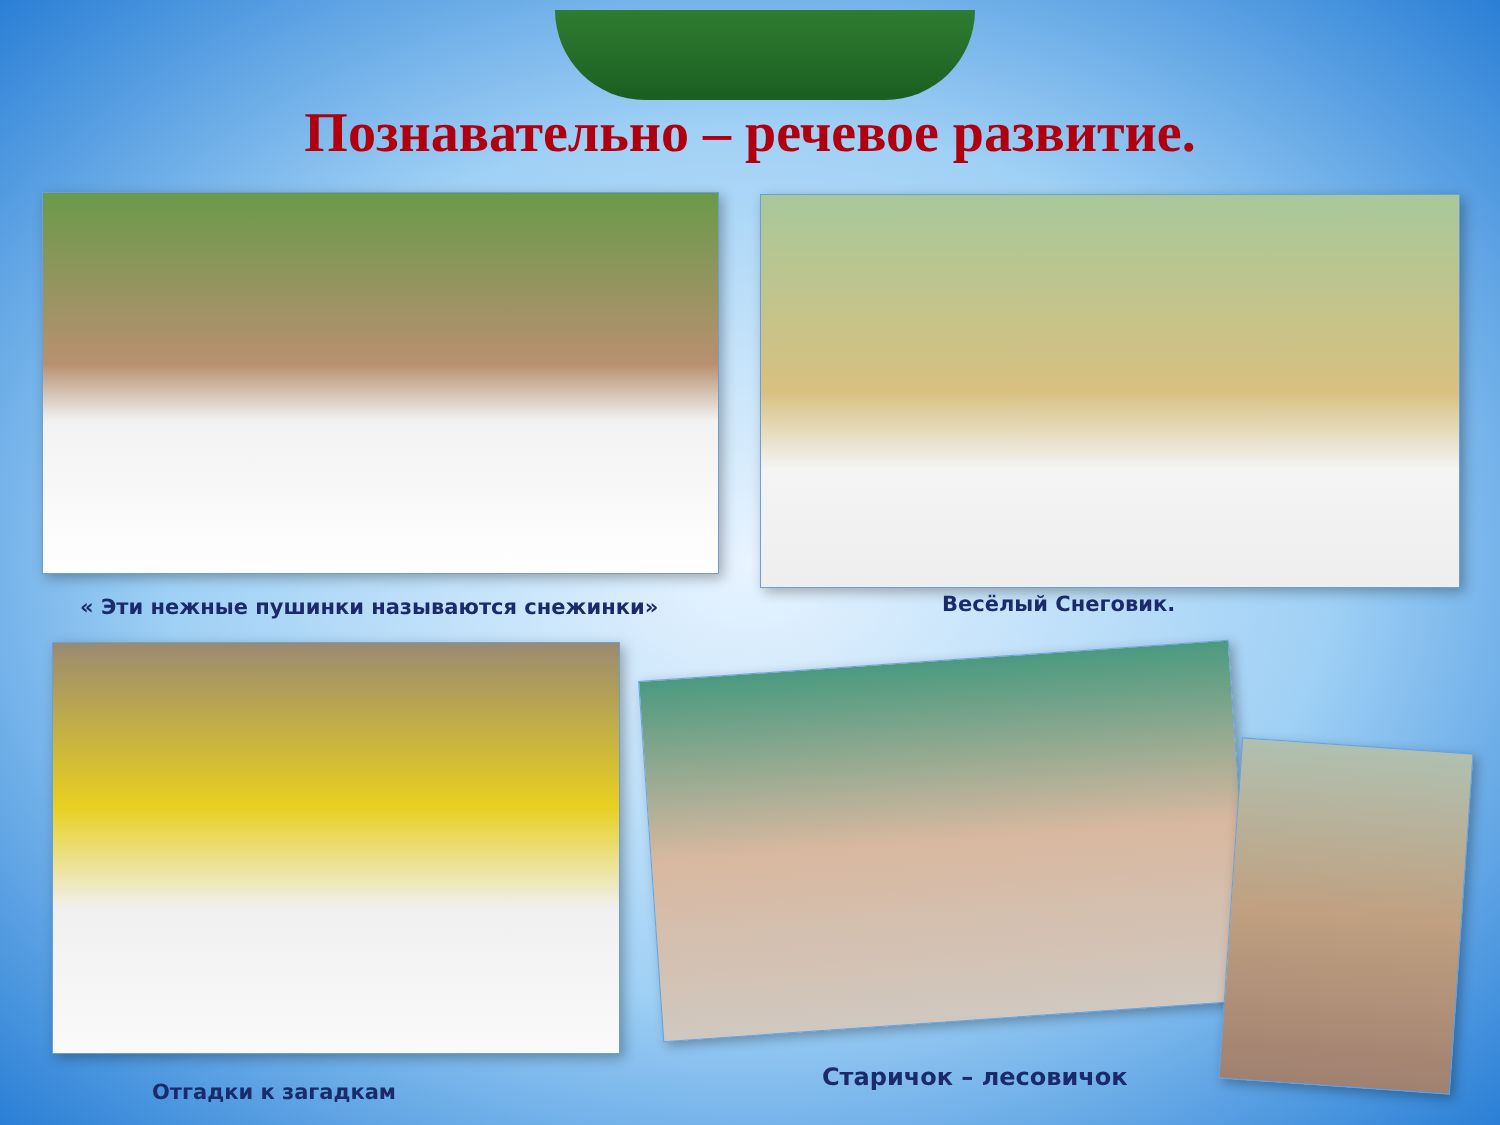Познавательно – речевое развитие.
« Эти нежные пушинки называются снежинки»
Весёлый Снеговик.
Отгадки к загадкам
Старичок – лесовичок